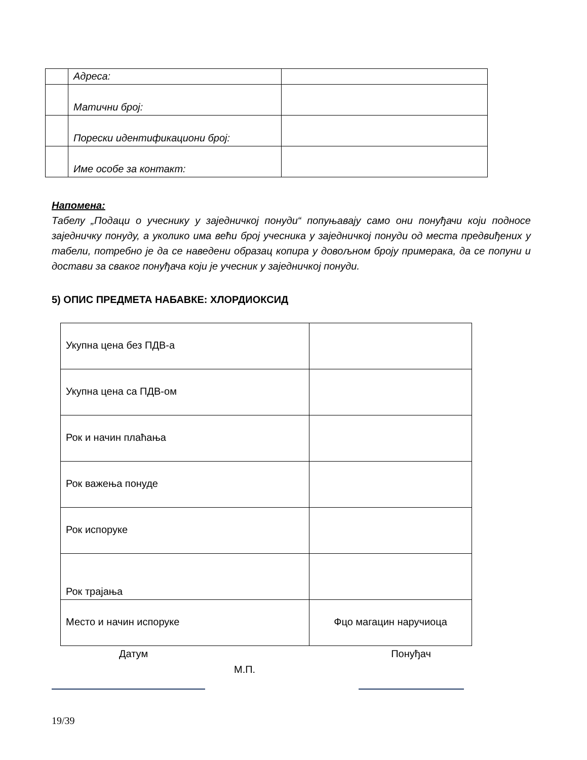| | Адреса: | |
| | Матични број: | |
| | Порески идентификациони број: | |
| | Име особе за контакт: | |
Напомена:
Табелу „Подаци о учеснику у заједничкој понуди“ попуњавају само они понуђачи који подносе заједничку понуду, а уколико има већи број учесника у заједничкој понуди од места предвиђених у табели, потребно је да се наведени образац копира у довољном броју примерака, да се попуни и достави за сваког понуђача који је учесник у заједничкој понуди.
5) ОПИС ПРЕДМЕТА НАБАВКЕ: ХЛОРДИОКСИД
| Укупна цена без ПДВ-а | |
| Укупна цена са ПДВ-ом | |
| Рок и начин плаћања | |
| Рок важења понуде | |
| Рок испоруке | |
| Рок трајања | |
| Место и начин испоруке | Фцо магацин наручиоца |
Датум Понуђач
М.П.
19/39